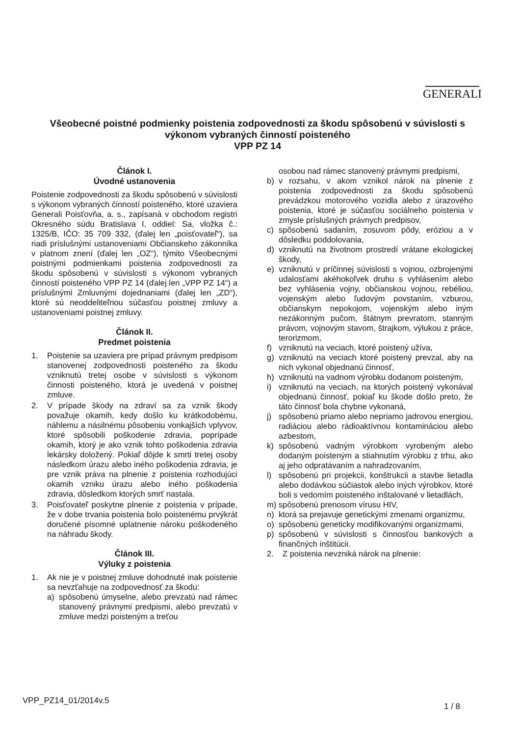GENERALI
Všeobecné poistné podmienky poistenia zodpovednosti za škodu spôsobenú v súvislosti s výkonom vybraných činností poisteného
VPP PZ 14
Článok I.
Úvodné ustanovenia
Poistenie zodpovednosti za škodu spôsobenú v súvislosti s výkonom vybraných činností poisteného, ktoré uzaviera Generali Poisťovňa, a. s., zapísaná v obchodom registri Okresného súdu Bratislava I, oddiel: Sa, vložka č.: 1325/B, IČO: 35 709 332, (ďalej len „poisťovateľ“), sa riadi príslušnými ustanoveniami Občianskeho zákonníka v platnom znení (ďalej len „OZ“), týmito Všeobecnými poistnými podmienkami poistenia zodpovednosti za škodu spôsobenú v súvislosti s výkonom vybraných činností poisteného VPP PZ 14 (ďalej len „VPP PZ 14“) a príslušnými Zmluvnými dojednaniami (ďalej len „ZD“), ktoré sú neoddeliteľnou súčasťou poistnej zmluvy a ustanoveniami poistnej zmluvy.
Článok II.
Predmet poistenia
1. Poistenie sa uzaviera pre prípad právnym predpisom stanovenej zodpovednosti poisteného za škodu vzniknutú tretej osobe v súvislosti s výkonom činnosti poisteného, ktorá je uvedená v poistnej zmluve.
2. V prípade škody na zdraví sa za vznik škody považuje okamih, kedy došlo ku krátkodobému, náhlemu a násilnému pôsobeniu vonkajších vplyvov, ktoré spôsobili poškodenie zdravia, poprípade okamih, ktorý je ako vznik tohto poškodenia zdravia lekársky doložený. Pokiaľ dôjde k smrti tretej osoby následkom úrazu alebo iného poškodenia zdravia, je pre vznik práva na plnenie z poistenia rozhodujúci okamih vzniku úrazu alebo iného poškodenia zdravia, dôsledkom ktorých smrť nastala.
3. Poisťovateľ poskytne plnenie z poistenia v prípade, že v dobe trvania poistenia bolo poistenému prvýkrát doručené písomné uplatnenie nároku poškodeného na náhradu škody.
Článok III.
Výluky z poistenia
1. Ak nie je v poistnej zmluve dohodnuté inak poistenie sa nevzťahuje na zodpovednosť za škodu:
a) spôsobenú úmyselne, alebo prevzatú nad rámec stanovený právnymi predpismi, alebo prevzatú v zmluve medzi poisteným a treťou
osobou nad rámec stanovený právnymi predpismi,
b) v rozsahu, v akom vznikol nárok na plnenie z poistenia zodpovednosti za škodu spôsobenú prevádzkou motorového vozidla alebo z úrazového poistenia, ktoré je súčasťou sociálneho poistenia v zmysle príslušných právnych predpisov,
c) spôsobenú sadaním, zosuvom pôdy, eróziou a v dôsledku poddolovania,
d) vzniknutú na životnom prostredí vrátane ekologickej škody,
e) vzniknutú v príčinnej súvislosti s vojnou, ozbrojenými udalosťami akéhokoľvek druhu s vyhlásením alebo bez vyhlásenia vojny, občianskou vojnou, rebéliou, vojenským alebo ľudovým povstaním, vzburou, občianskym nepokojom, vojenským alebo iným nezákonným pučom, štátnym prevratom, stanným právom, vojnovým stavom, štrajkom, výlukou z práce, terorizmom,
f) vzniknutú na veciach, ktoré poistený užíva,
g) vzniknutú na veciach ktoré poistený prevzal, aby na nich vykonal objednanú činnosť,
h) vzniknutú na vadnom výrobku dodanom poisteným,
i) vzniknutú na veciach, na ktorých poistený vykonával objednanú činnosť, pokiaľ ku škode došlo preto, že táto činnosť bola chybne vykonaná,
j) spôsobenú priamo alebo nepriamo jadrovou energiou, radiáciou alebo rádioaktívnou kontamináciou alebo azbestom,
k) spôsobenú vadným výrobkom vyrobeným alebo dodaným poisteným a stiahnutím výrobku z trhu, ako aj jeho odpratávaním a nahradzovaním,
l) spôsobenú pri projekcii, konštrukcii a stavbe lietadla alebo dodávkou súčiastok alebo iných výrobkov, ktoré boli s vedomím poisteného inštalované v lietadlách,
m) spôsobenú prenosom vírusu HIV,
n) ktorá sa prejavuje genetickými zmenami organizmu,
o) spôsobenú geneticky modifikovanými organizmami,
p) spôsobenú v súvislosti s činnosťou bankových a finančných inštitúcii.
2. Z poistenia nevzniká nárok na plnenie:
VPP_PZ14_01/2014v.5
1 / 8